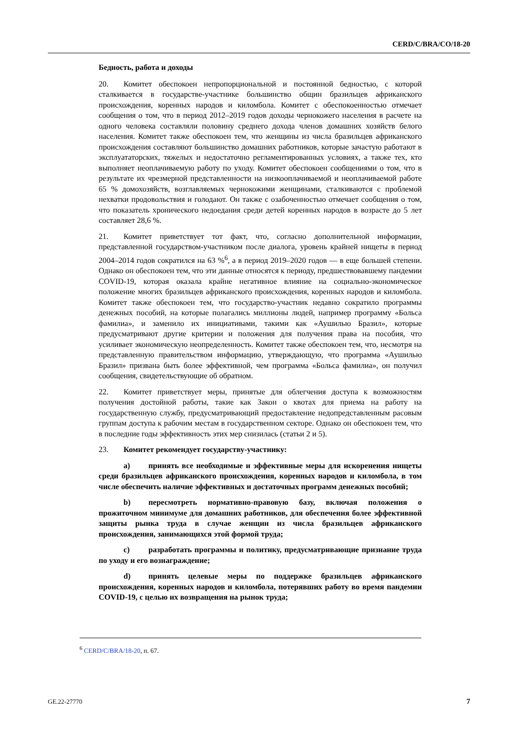CERD/C/BRA/CO/18-20
Бедность, работа и доходы
20. Комитет обеспокоен непропорциональной и постоянной бедностью, с которой сталкивается в государстве-участнике большинство общин бразильцев африканского происхождения, коренных народов и киломбола. Комитет с обеспокоенностью отмечает сообщения о том, что в период 2012–2019 годов доходы чернокожего населения в расчете на одного человека составляли половину среднего дохода членов домашних хозяйств белого населения. Комитет также обеспокоен тем, что женщины из числа бразильцев африканского происхождения составляют большинство домашних работников, которые зачастую работают в эксплуататорских, тяжелых и недостаточно регламентированных условиях, а также тех, кто выполняет неоплачиваемую работу по уходу. Комитет обеспокоен сообщениями о том, что в результате их чрезмерной представленности на низкооплачиваемой и неоплачиваемой работе 65 % домохозяйств, возглавляемых чернокожими женщинами, сталкиваются с проблемой нехватки продовольствия и голодают. Он также с озабоченностью отмечает сообщения о том, что показатель хронического недоедания среди детей коренных народов в возрасте до 5 лет составляет 28,6 %.
21. Комитет приветствует тот факт, что, согласно дополнительной информации, представленной государством-участником после диалога, уровень крайней нищеты в период 2004–2014 годов сократился на 63 %<sup>6</sup>, а в период 2019–2020 годов — в еще большей степени. Однако он обеспокоен тем, что эти данные относятся к периоду, предшествовавшему пандемии COVID-19, которая оказала крайне негативное влияние на социально-экономическое положение многих бразильцев африканского происхождения, коренных народов и киломбола. Комитет также обеспокоен тем, что государство-участник недавно сократило программы денежных пособий, на которые полагались миллионы людей, например программу «Больса фамилиа», и заменило их инициативами, такими как «Аушилью Бразил», которые предусматривают другие критерии и положения для получения права на пособия, что усиливает экономическую неопределенность. Комитет также обеспокоен тем, что, несмотря на представленную правительством информацию, утверждающую, что программа «Аушилью Бразил» призвана быть более эффективной, чем программа «Больса фамилиа», он получил сообщения, свидетельствующие об обратном.
22. Комитет приветствует меры, принятые для облегчения доступа к возможностям получения достойной работы, такие как Закон о квотах для приема на работу на государственную службу, предусматривающий предоставление недопредставленным расовым группам доступа к рабочим местам в государственном секторе. Однако он обеспокоен тем, что в последние годы эффективность этих мер снизилась (статьи 2 и 5).
23. Комитет рекомендует государству-участнику:
a) принять все необходимые и эффективные меры для искоренения нищеты среди бразильцев африканского происхождения, коренных народов и киломбола, в том числе обеспечить наличие эффективных и достаточных программ денежных пособий;
b) пересмотреть нормативно-правовую базу, включая положения о прожиточном минимуме для домашних работников, для обеспечения более эффективной защиты рынка труда в случае женщин из числа бразильцев африканского происхождения, занимающихся этой формой труда;
c) разработать программы и политику, предусматривающие признание труда по уходу и его вознаграждение;
d) принять целевые меры по поддержке бразильцев африканского происхождения, коренных народов и киломбола, потерявших работу во время пандемии COVID-19, с целью их возвращения на рынок труда;
<sup>6</sup> CERD/C/BRA/18-20, п. 67.
GE.22-27770 7